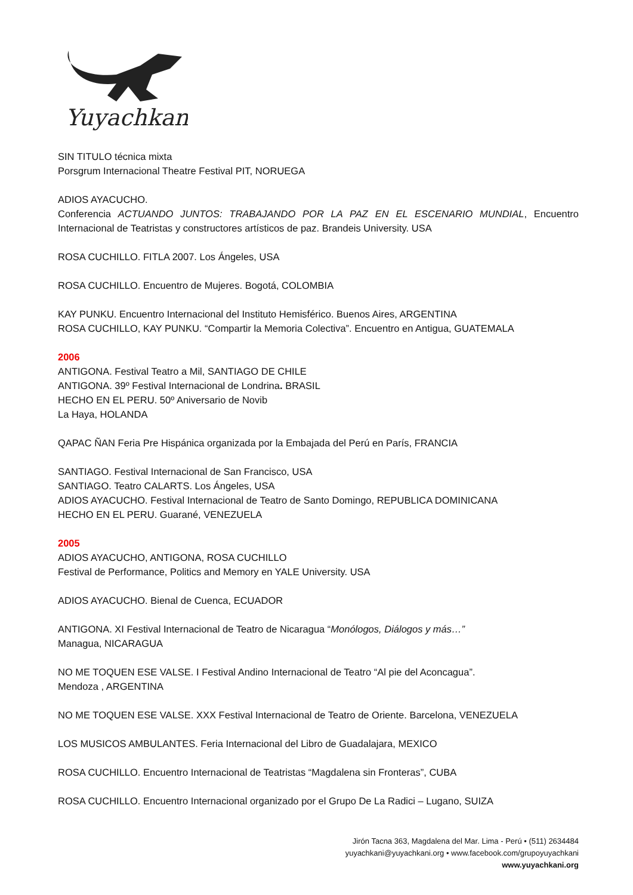Yuyachkani
SIN TITULO técnica mixta
Porsgrum Internacional Theatre Festival PIT, NORUEGA
ADIOS AYACUCHO.
Conferencia ACTUANDO JUNTOS: TRABAJANDO POR LA PAZ EN EL ESCENARIO MUNDIAL, Encuentro Internacional de Teatristas y constructores artísticos de paz. Brandeis University. USA
ROSA CUCHILLO. FITLA 2007. Los Ángeles, USA
ROSA CUCHILLO. Encuentro de Mujeres. Bogotá, COLOMBIA
KAY PUNKU. Encuentro Internacional del Instituto Hemisférico. Buenos Aires, ARGENTINA
ROSA CUCHILLO, KAY PUNKU. “Compartir la Memoria Colectiva”. Encuentro en Antigua, GUATEMALA
2006
ANTIGONA. Festival Teatro a Mil, SANTIAGO DE CHILE
ANTIGONA. 39º Festival Internacional de Londrina. BRASIL
HECHO EN EL PERU. 50º Aniversario de Novib
La Haya, HOLANDA
QAPAC ÑAN Feria Pre Hispánica organizada por la Embajada del Perú en París, FRANCIA
SANTIAGO. Festival Internacional de San Francisco, USA
SANTIAGO. Teatro CALARTS. Los Ángeles, USA
ADIOS AYACUCHO. Festival Internacional de Teatro de Santo Domingo, REPUBLICA DOMINICANA
HECHO EN EL PERU. Guarané, VENEZUELA
2005
ADIOS AYACUCHO, ANTIGONA, ROSA CUCHILLO
Festival de Performance, Politics and Memory en YALE University. USA
ADIOS AYACUCHO. Bienal de Cuenca, ECUADOR
ANTIGONA. XI Festival Internacional de Teatro de Nicaragua “Monólogos, Diálogos y más…”
Managua, NICARAGUA
NO ME TOQUEN ESE VALSE. I Festival Andino Internacional de Teatro “Al pie del Aconcagua”.
Mendoza , ARGENTINA
NO ME TOQUEN ESE VALSE. XXX Festival Internacional de Teatro de Oriente. Barcelona, VENEZUELA
LOS MUSICOS AMBULANTES. Feria Internacional del Libro de Guadalajara, MEXICO
ROSA CUCHILLO. Encuentro Internacional de Teatristas “Magdalena sin Fronteras”, CUBA
ROSA CUCHILLO. Encuentro Internacional organizado por el Grupo De La Radici – Lugano, SUIZA
Jirón Tacna 363, Magdalena del Mar. Lima - Perú • (511) 2634484
yuyachkani@yuyachkani.org • www.facebook.com/grupoyuyachkani
www.yuyachkani.org